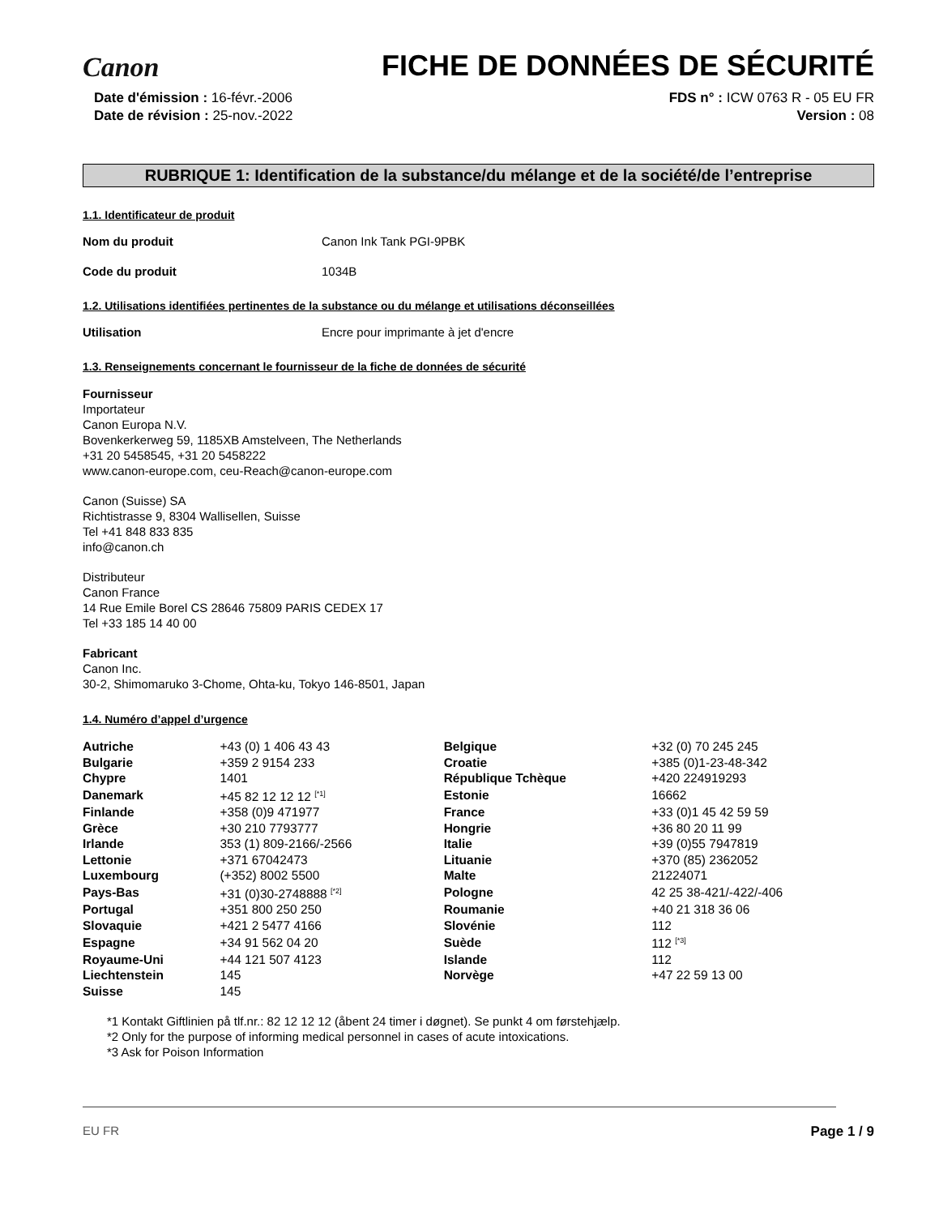Canon
FICHE DE DONNÉES DE SÉCURITÉ
Date d'émission : 16-févr.-2006
Date de révision : 25-nov.-2022
FDS n° : ICW 0763 R - 05 EU FR
Version : 08
RUBRIQUE 1: Identification de la substance/du mélange et de la société/de l’entreprise
1.1. Identificateur de produit
Nom du produit Canon Ink Tank PGI-9PBK
Code du produit 1034B
1.2. Utilisations identifiées pertinentes de la substance ou du mélange et utilisations déconseillées
Utilisation Encre pour imprimante à jet d'encre
1.3. Renseignements concernant le fournisseur de la fiche de données de sécurité
Fournisseur
Importateur
Canon Europa N.V.
Bovenkerkerweg 59, 1185XB Amstelveen, The Netherlands
+31 20 5458545, +31 20 5458222
www.canon-europe.com, ceu-Reach@canon-europe.com
Canon (Suisse) SA
Richtistrasse 9, 8304 Wallisellen, Suisse
Tel +41 848 833 835
info@canon.ch
Distributeur
Canon France
14 Rue Emile Borel CS 28646 75809 PARIS CEDEX 17
Tel +33 185 14 40 00
Fabricant
Canon Inc.
30-2, Shimomaruko 3-Chome, Ohta-ku, Tokyo 146-8501, Japan
1.4. Numéro d’appel d’urgence
| Autriche | +43 (0) 1 406 43 43 | Belgique | +32 (0) 70 245 245 |
| Bulgarie | +359 2 9154 233 | Croatie | +385 (0)1-23-48-342 |
| Chypre | 1401 | République Tchèque | +420 224919293 |
| Danemark | +45 82 12 12 12 <sup>[*1]</sup> | Estonie | 16662 |
| Finlande | +358 (0)9 471977 | France | +33 (0)1 45 42 59 59 |
| Grèce | +30 210 7793777 | Hongrie | +36 80 20 11 99 |
| Irlande | 353 (1) 809-2166/-2566 | Italie | +39 (0)55 7947819 |
| Lettonie | +371 67042473 | Lituanie | +370 (85) 2362052 |
| Luxembourg | (+352) 8002 5500 | Malte | 21224071 |
| Pays-Bas | +31 (0)30-2748888 <sup>[*2]</sup> | Pologne | 42 25 38-421/-422/-406 |
| Portugal | +351 800 250 250 | Roumanie | +40 21 318 36 06 |
| Slovaquie | +421 2 5477 4166 | Slovénie | 112 |
| Espagne | +34 91 562 04 20 | Suède | 112 <sup>[*3]</sup> |
| Royaume-Uni | +44 121 507 4123 | Islande | 112 |
| Liechtenstein | 145 | Norvège | +47 22 59 13 00 |
| Suisse | 145 | | |
*1 Kontakt Giftlinien på tlf.nr.: 82 12 12 12 (åbent 24 timer i døgnet). Se punkt 4 om førstehjælp.
*2 Only for the purpose of informing medical personnel in cases of acute intoxications.
*3 Ask for Poison Information
EU FR Page 1 / 9